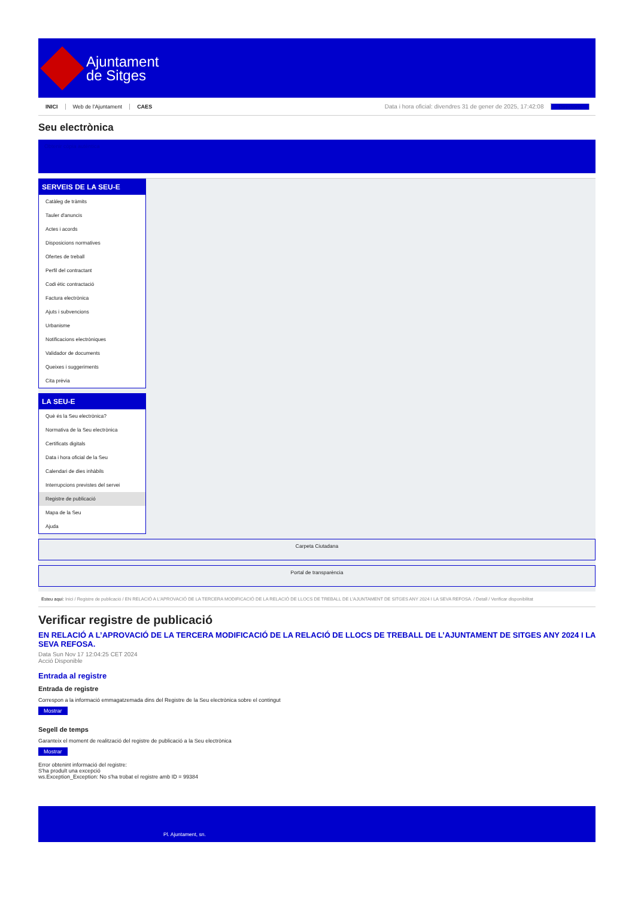Ajuntament
de Sitges
INICI Web de l'Ajuntament CAES Data i hora oficial: divendres 31 de gener de 2025, 17:42:08 Directorio
Seu electrònica
Obtenir còpia autèntica
SERVEIS DE LA SEU-E
Catàleg de tràmits
Tauler d'anuncis
Actes i acords
Disposicions normatives
Ofertes de treball
Perfil del contractant
Codi ètic contractació
Factura electrònica
Ajuts i subvencions
Urbanisme
Notificacions electròniques
Validador de documents
Queixes i suggeriments
Cita prèvia
LA SEU-E
Què és la Seu electrònica?
Normativa de la Seu electrònica
Certificats digitals
Data i hora oficial de la Seu
Calendari de dies inhàbils
Interrupcions previstes del servei
Registre de publicació
Mapa de la Seu
Ajuda
Carpeta Ciutadana
Portal de transparència
Esteu aquí: Inici / Registre de publicació / EN RELACIÓ A L'APROVACIÓ DE LA TERCERA MODIFICACIÓ DE LA RELACIÓ DE LLOCS DE TREBALL DE L'AJUNTAMENT DE SITGES ANY 2024 I LA SEVA REFOSA. / Detall / Verificar disponibilitat
Verificar registre de publicació
EN RELACIÓ A L’APROVACIÓ DE LA TERCERA MODIFICACIÓ DE LA RELACIÓ DE LLOCS DE TREBALL DE L’AJUNTAMENT DE SITGES ANY 2024 I LA SEVA REFOSA.
Data Sun Nov 17 12:04:25 CET 2024
Acció Disponible
Entrada al registre
Entrada de registre
Correspon a la informació emmagatzemada dins del Registre de la Seu electrònica sobre el contingut
Mostrar
Segell de temps
Garanteix el moment de realització del registre de publicació a la Seu electrònica
Mostrar
Error obtenint informació del registre:
S'ha produït una excepció
ws.Exception_Exception: No s'ha trobat el registre amb ID = 99384
Pl. Ajuntament, sn.